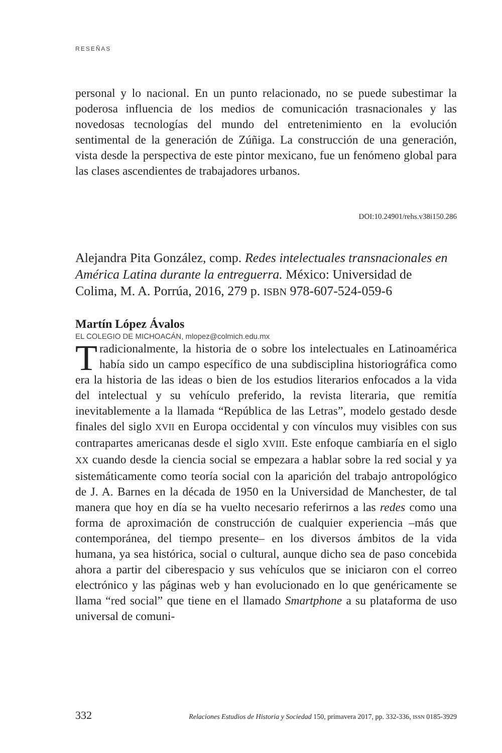RESEÑAS
personal y lo nacional. En un punto relacionado, no se puede subestimar la poderosa influencia de los medios de comunicación trasnacionales y las novedosas tecnologías del mundo del entretenimiento en la evolución sentimental de la generación de Zúñiga. La construcción de una generación, vista desde la perspectiva de este pintor mexicano, fue un fenómeno global para las clases ascendientes de trabajadores urbanos.
DOI:10.24901/rehs.v38i150.286
Alejandra Pita González, comp. Redes intelectuales transnacionales en América Latina durante la entreguerra. México: Universidad de Colima, M. A. Porrúa, 2016, 279 p. ISBN 978-607-524-059-6
Martín López Ávalos
EL COLEGIO DE MICHOACÁN, mlopez@colmich.edu.mx
Tradicionalmente, la historia de o sobre los intelectuales en Latinoamérica había sido un campo específico de una subdisciplina historiográfica como era la historia de las ideas o bien de los estudios literarios enfocados a la vida del intelectual y su vehículo preferido, la revista literaria, que remitía inevitablemente a la llamada “República de las Letras”, modelo gestado desde finales del siglo XVII en Europa occidental y con vínculos muy visibles con sus contrapartes americanas desde el siglo XVIII. Este enfoque cambiaría en el siglo XX cuando desde la ciencia social se empezara a hablar sobre la red social y ya sistemáticamente como teoría social con la aparición del trabajo antropológico de J. A. Barnes en la década de 1950 en la Universidad de Manchester, de tal manera que hoy en día se ha vuelto necesario referirnos a las redes como una forma de aproximación de construcción de cualquier experiencia –más que contemporánea, del tiempo presente– en los diversos ámbitos de la vida humana, ya sea histórica, social o cultural, aunque dicho sea de paso concebida ahora a partir del ciberespacio y sus vehículos que se iniciaron con el correo electrónico y las páginas web y han evolucionado en lo que genéricamente se llama “red social” que tiene en el llamado Smartphone a su plataforma de uso universal de comuni-
332 Relaciones Estudios de Historia y Sociedad 150, primavera 2017, pp. 332-336, ISSN 0185-3929